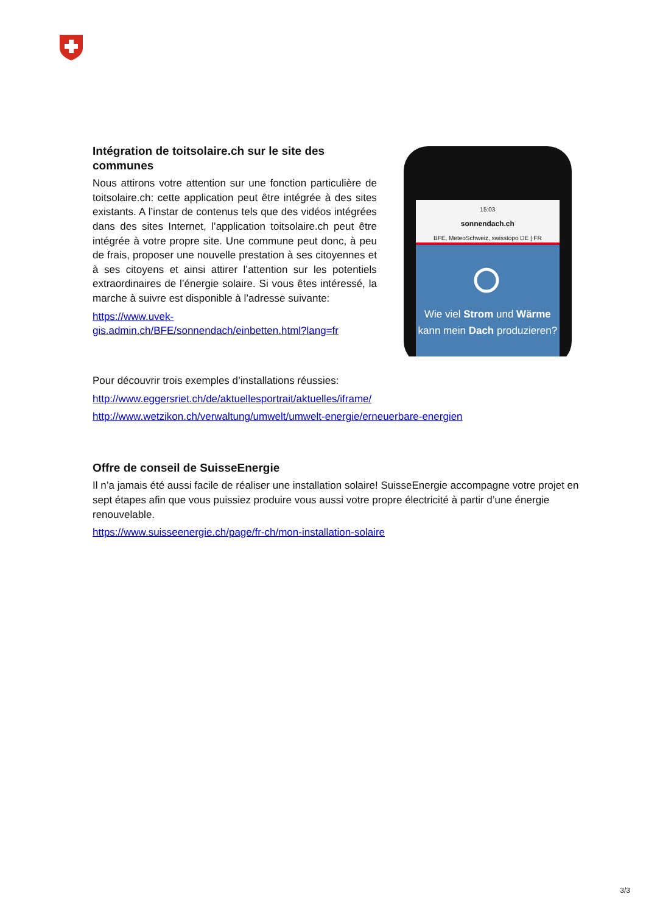Intégration de toitsolaire.ch sur le site des communes
Nous attirons votre attention sur une fonction particulière de toitsolaire.ch: cette application peut être intégrée à des sites existants. A l’instar de contenus tels que des vidéos intégrées dans des sites Internet, l’application toitsolaire.ch peut être intégrée à votre propre site. Une commune peut donc, à peu de frais, proposer une nouvelle prestation à ses citoyennes et à ses citoyens et ainsi attirer l’attention sur les potentiels extraordinaires de l’énergie solaire. Si vous êtes intéressé, la marche à suivre est disponible à l’adresse suivante:
https://www.uvek-gis.admin.ch/BFE/sonnendach/einbetten.html?lang=fr
15:03
sonnendach.ch
BFE, MeteoSchweiz, swisstopo DE | FR
Wie viel Strom und Wärme kann mein Dach produzieren?
Pour découvrir trois exemples d’installations réussies:
http://www.eggersriet.ch/de/aktuellesportrait/aktuelles/iframe/
http://www.wetzikon.ch/verwaltung/umwelt/umwelt-energie/erneuerbare-energien
Offre de conseil de SuisseEnergie
Il n’a jamais été aussi facile de réaliser une installation solaire! SuisseEnergie accompagne votre projet en sept étapes afin que vous puissiez produire vous aussi votre propre électricité à partir d’une énergie renouvelable.
https://www.suisseenergie.ch/page/fr-ch/mon-installation-solaire
3/3